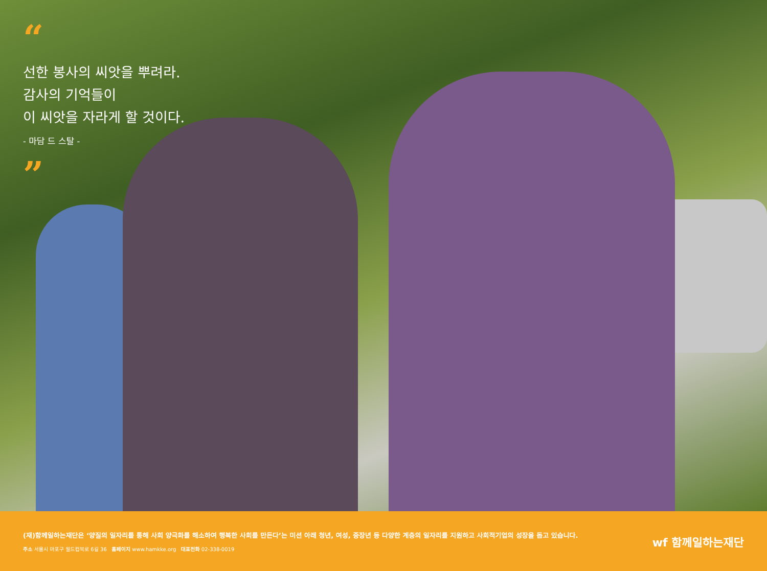“
선한 봉사의 씨앗을 뿌려라.
감사의 기억들이
이 씨앗을 자라게 할 것이다.
- 마담 드 스탈 -
”
(재)함께일하는재단은 ‘양질의 일자리를 통해 사회 양극화를 해소하여 행복한 사회를 만든다’는 미션 아래 청년, 여성, 중장년 등 다양한 계층의 일자리를 지원하고 사회적기업의 성장을 돕고 있습니다.
주소 서울시 마포구 월드컵북로 6길 36 홈페이지 www.hamkke.org 대표전화 02-338-0019
wf 함께일하는재단